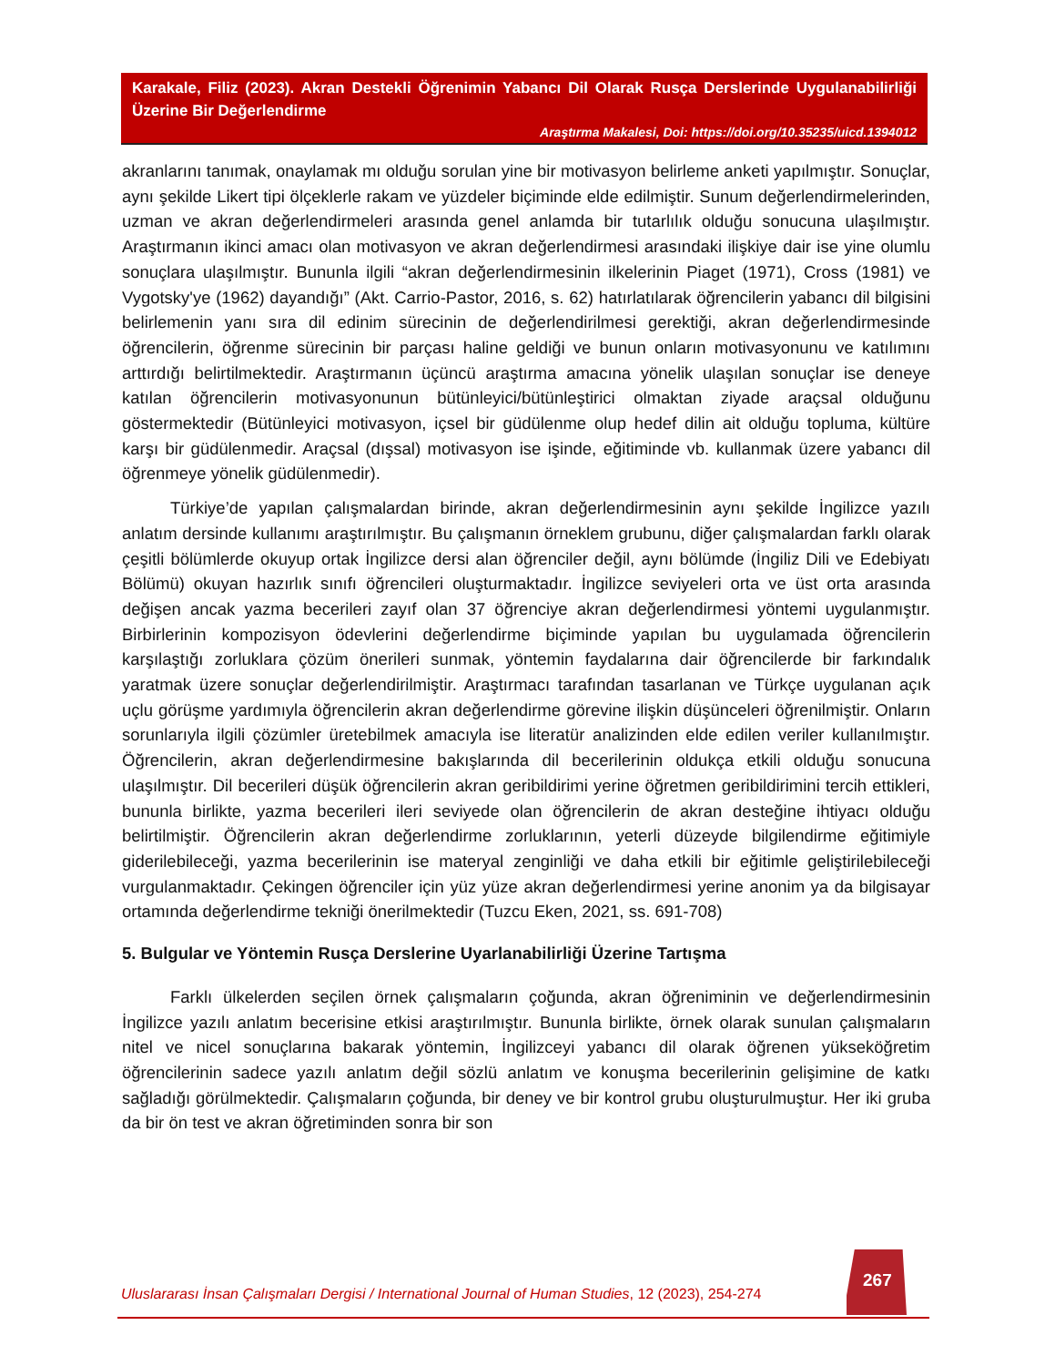Karakale, Filiz (2023). Akran Destekli Öğrenimin Yabancı Dil Olarak Rusça Derslerinde Uygulanabilirliği Üzerine Bir Değerlendirme
Araştırma Makalesi, Doi: https://doi.org/10.35235/uicd.1394012
akranlarını tanımak, onaylamak mı olduğu sorulan yine bir motivasyon belirleme anketi yapılmıştır. Sonuçlar, aynı şekilde Likert tipi ölçeklerle rakam ve yüzdeler biçiminde elde edilmiştir. Sunum değerlendirmelerinden, uzman ve akran değerlendirmeleri arasında genel anlamda bir tutarlılık olduğu sonucuna ulaşılmıştır. Araştırmanın ikinci amacı olan motivasyon ve akran değerlendirmesi arasındaki ilişkiye dair ise yine olumlu sonuçlara ulaşılmıştır. Bununla ilgili “akran değerlendirmesinin ilkelerinin Piaget (1971), Cross (1981) ve Vygotsky'ye (1962) dayandığı” (Akt. Carrio-Pastor, 2016, s. 62) hatırlatılarak öğrencilerin yabancı dil bilgisini belirlemenin yanı sıra dil edinim sürecinin de değerlendirilmesi gerektiği, akran değerlendirmesinde öğrencilerin, öğrenme sürecinin bir parçası haline geldiği ve bunun onların motivasyonunu ve katılımını arttırdığı belirtilmektedir. Araştırmanın üçüncü araştırma amacına yönelik ulaşılan sonuçlar ise deneye katılan öğrencilerin motivasyonunun bütünleyici/bütünleştirici olmaktan ziyade araçsal olduğunu göstermektedir (Bütünleyici motivasyon, içsel bir güdülenme olup hedef dilin ait olduğu topluma, kültüre karşı bir güdülenmedir. Araçsal (dışsal) motivasyon ise işinde, eğitiminde vb. kullanmak üzere yabancı dil öğrenmeye yönelik güdülenmedir).
Türkiye’de yapılan çalışmalardan birinde, akran değerlendirmesinin aynı şekilde İngilizce yazılı anlatım dersinde kullanımı araştırılmıştır. Bu çalışmanın örneklem grubunu, diğer çalışmalardan farklı olarak çeşitli bölümlerde okuyup ortak İngilizce dersi alan öğrenciler değil, aynı bölümde (İngiliz Dili ve Edebiyatı Bölümü) okuyan hazırlık sınıfı öğrencileri oluşturmaktadır. İngilizce seviyeleri orta ve üst orta arasında değişen ancak yazma becerileri zayıf olan 37 öğrenciye akran değerlendirmesi yöntemi uygulanmıştır. Birbirlerinin kompozisyon ödevlerini değerlendirme biçiminde yapılan bu uygulamada öğrencilerin karşılaştığı zorluklara çözüm önerileri sunmak, yöntemin faydalarına dair öğrencilerde bir farkındalık yaratmak üzere sonuçlar değerlendirilmiştir. Araştırmacı tarafından tasarlanan ve Türkçe uygulanan açık uçlu görüşme yardımıyla öğrencilerin akran değerlendirme görevine ilişkin düşünceleri öğrenilmiştir. Onların sorunlarıyla ilgili çözümler üretebilmek amacıyla ise literatür analizinden elde edilen veriler kullanılmıştır. Öğrencilerin, akran değerlendirmesine bakışlarında dil becerilerinin oldukça etkili olduğu sonucuna ulaşılmıştır. Dil becerileri düşük öğrencilerin akran geribildirimi yerine öğretmen geribildirimini tercih ettikleri, bununla birlikte, yazma becerileri ileri seviyede olan öğrencilerin de akran desteğine ihtiyacı olduğu belirtilmiştir. Öğrencilerin akran değerlendirme zorluklarının, yeterli düzeyde bilgilendirme eğitimiyle giderilebileceği, yazma becerilerinin ise materyal zenginliği ve daha etkili bir eğitimle geliştirilebileceği vurgulanmaktadır. Çekingen öğrenciler için yüz yüze akran değerlendirmesi yerine anonim ya da bilgisayar ortamında değerlendirme tekniği önerilmektedir (Tuzcu Eken, 2021, ss. 691-708)
5. Bulgular ve Yöntemin Rusça Derslerine Uyarlanabilirliği Üzerine Tartışma
Farklı ülkelerden seçilen örnek çalışmaların çoğunda, akran öğreniminin ve değerlendirmesinin İngilizce yazılı anlatım becerisine etkisi araştırılmıştır. Bununla birlikte, örnek olarak sunulan çalışmaların nitel ve nicel sonuçlarına bakarak yöntemin, İngilizceyi yabancı dil olarak öğrenen yükseköğretim öğrencilerinin sadece yazılı anlatım değil sözlü anlatım ve konuşma becerilerinin gelişimine de katkı sağladığı görülmektedir. Çalışmaların çoğunda, bir deney ve bir kontrol grubu oluşturulmuştur. Her iki gruba da bir ön test ve akran öğretiminden sonra bir son
Uluslararası İnsan Çalışmaları Dergisi / International Journal of Human Studies, 12 (2023), 254-274
267